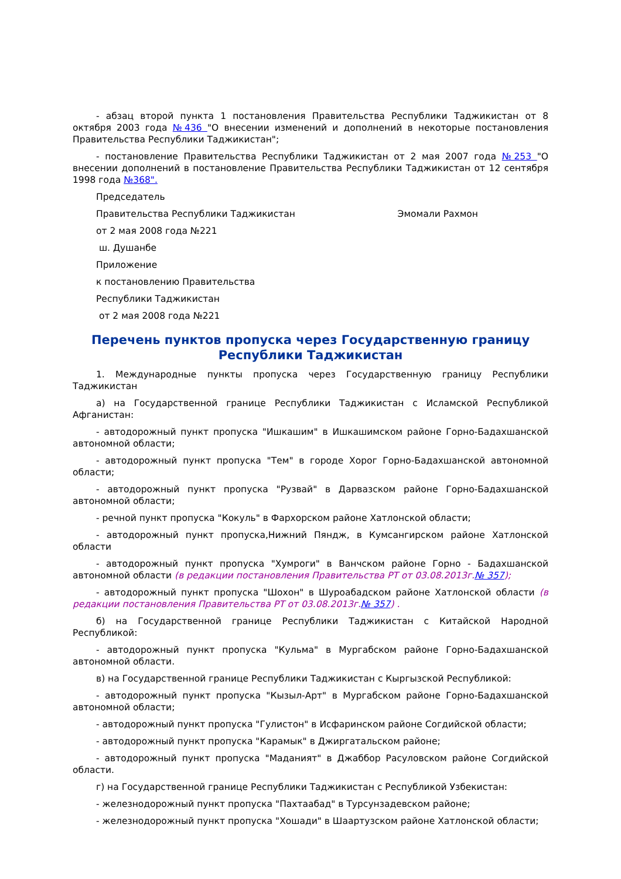- абзац второй пункта 1 постановления Правительства Республики Таджикистан от 8 октября 2003 года №436 "О внесении изменений и дополнений в некоторые постановления Правительства Республики Таджикистан";
- постановление Правительства Республики Таджикистан от 2 мая 2007 года №253 "О внесении дополнений в постановление Правительства Республики Таджикистан от 12 сентября 1998 года №368".
Председатель
Правительства Республики Таджикистан Эмомали Рахмон
от 2 мая 2008 года №221
ш. Душанбе
Приложение
к постановлению Правительства
Республики Таджикистан
от 2 мая 2008 года №221
Перечень пунктов пропуска через Государственную границу
Республики Таджикистан
1. Международные пункты пропуска через Государственную границу Республики Таджикистан
а) на Государственной границе Республики Таджикистан с Исламской Республикой Афганистан:
- автодорожный пункт пропуска "Ишкашим" в Ишкашимском районе Горно-Бадахшанской автономной области;
- автодорожный пункт пропуска "Тем" в городе Хорог Горно-Бадахшанской автономной области;
- автодорожный пункт пропуска "Рузвай" в Дарвазском районе Горно-Бадахшанской автономной области;
- речной пункт пропуска "Кокуль" в Фархорском районе Хатлонской области;
- автодорожный пункт пропуска,Нижний Пяндж, в Кумсангирском районе Хатлонской области
- автодорожный пункт пропуска "Хумроги" в Ванчском районе Горно - Бадахшанской автономной области (в редакции постановления Правительства РТ от 03.08.2013г.№ 357);
- автодорожный пункт пропуска "Шохон" в Шуроабадском районе Хатлонской области (в редакции постановления Правительства РТ от 03.08.2013г.№ 357) .
б) на Государственной границе Республики Таджикистан с Китайской Народной Республикой:
- автодорожный пункт пропуска "Кульма" в Мургабском районе Горно-Бадахшанской автономной области.
в) на Государственной границе Республики Таджикистан с Кыргызской Республикой:
- автодорожный пункт пропуска "Кызыл-Арт" в Мургабском районе Горно-Бадахшанской автономной области;
- автодорожный пункт пропуска "Гулистон" в Исфаринском районе Согдийской области;
- автодорожный пункт пропуска "Карамык" в Джиргатальском районе;
- автодорожный пункт пропуска "Маданият" в Джаббор Расуловском районе Согдийской области.
г) на Государственной границе Республики Таджикистан с Республикой Узбекистан:
- железнодорожный пункт пропуска "Пахтаабад" в Турсунзадевском районе;
- железнодорожный пункт пропуска "Хошади" в Шаартузском районе Хатлонской области;